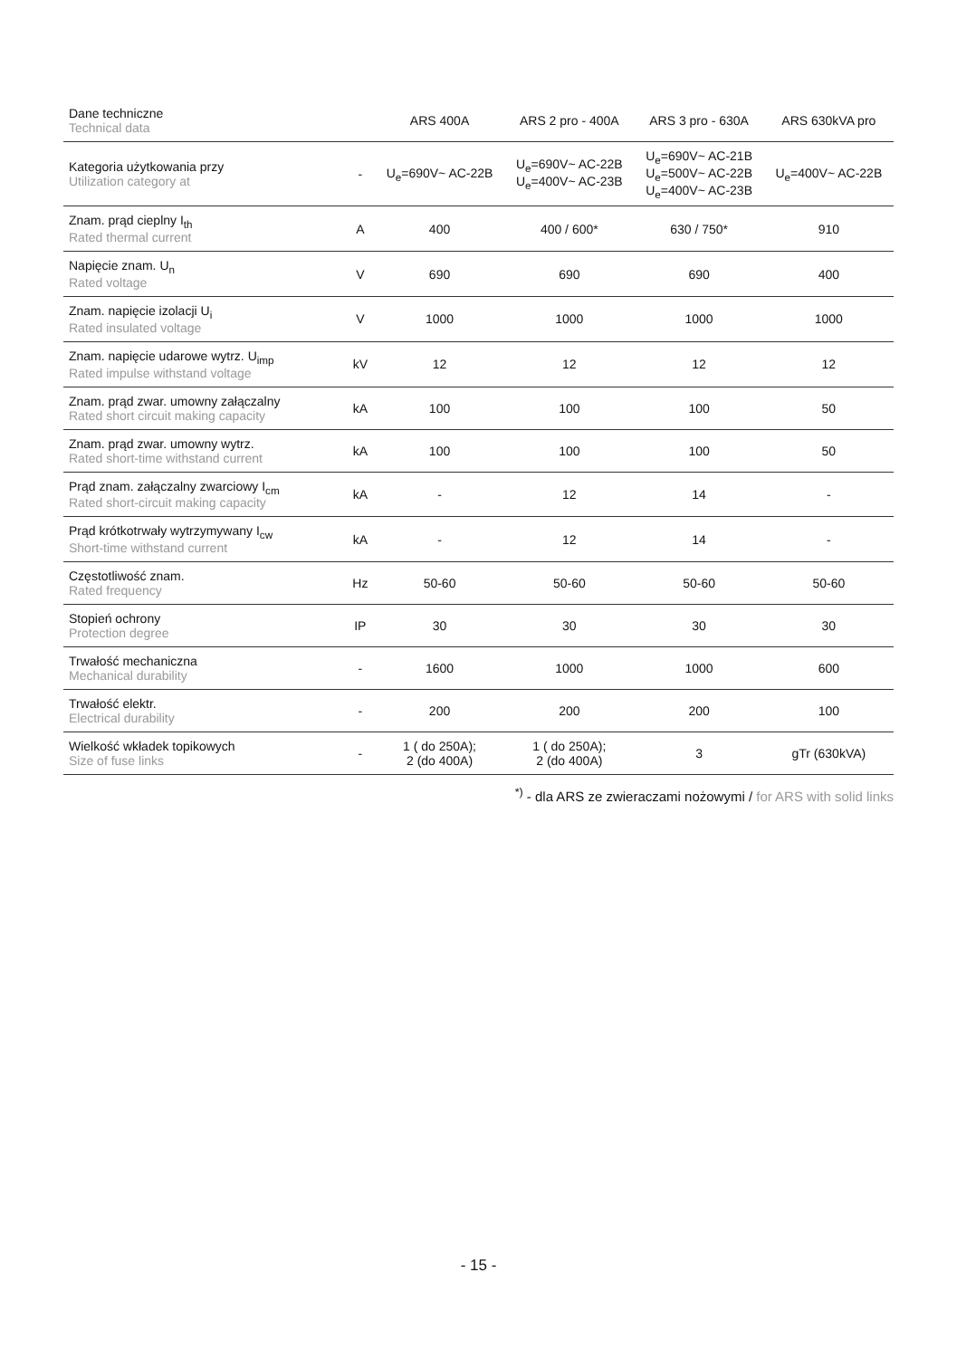| Dane techniczne Technical data | | ARS 400A | ARS 2 pro - 400A | ARS 3 pro - 630A | ARS 630kVA pro |
| --- | --- | --- | --- | --- | --- |
| Kategoria użytkowania przy Utilization category at | - | U<sub>e</sub>=690V~ AC-22B | U<sub>e</sub>=690V~ AC-22B U<sub>e</sub>=400V~ AC-23B | U<sub>e</sub>=690V~ AC-21B U<sub>e</sub>=500V~ AC-22B U<sub>e</sub>=400V~ AC-23B | U<sub>e</sub>=400V~ AC-22B |
| Znam. prąd cieplny I<sub>th</sub> Rated thermal current | A | 400 | 400 / 600* | 630 / 750* | 910 |
| Napięcie znam. U<sub>n</sub> Rated voltage | V | 690 | 690 | 690 | 400 |
| Znam. napięcie izolacji U<sub>i</sub> Rated insulated voltage | V | 1000 | 1000 | 1000 | 1000 |
| Znam. napięcie udarowe wytrz. U<sub>imp</sub> Rated impulse withstand voltage | kV | 12 | 12 | 12 | 12 |
| Znam. prąd zwar. umowny załączalny Rated short circuit making capacity | kA | 100 | 100 | 100 | 50 |
| Znam. prąd zwar. umowny wytrz. Rated short-time withstand current | kA | 100 | 100 | 100 | 50 |
| Prąd znam. załączalny zwarciowy I<sub>cm</sub> Rated short-circuit making capacity | kA | - | 12 | 14 | - |
| Prąd krótkotrwały wytrzymywany I<sub>cw</sub> Short-time withstand current | kA | - | 12 | 14 | - |
| Częstotliwość znam. Rated frequency | Hz | 50-60 | 50-60 | 50-60 | 50-60 |
| Stopień ochrony Protection degree | IP | 30 | 30 | 30 | 30 |
| Trwałość mechaniczna Mechanical durability | - | 1600 | 1000 | 1000 | 600 |
| Trwałość elektr. Electrical durability | - | 200 | 200 | 200 | 100 |
| Wielkość wkładek topikowych Size of fuse links | - | 1 ( do 250A); 2 (do 400A) | 1 ( do 250A); 2 (do 400A) | 3 | gTr (630kVA) |
<sup>*)</sup> - dla ARS ze zwieraczami nożowymi / for ARS with solid links
- 15 -